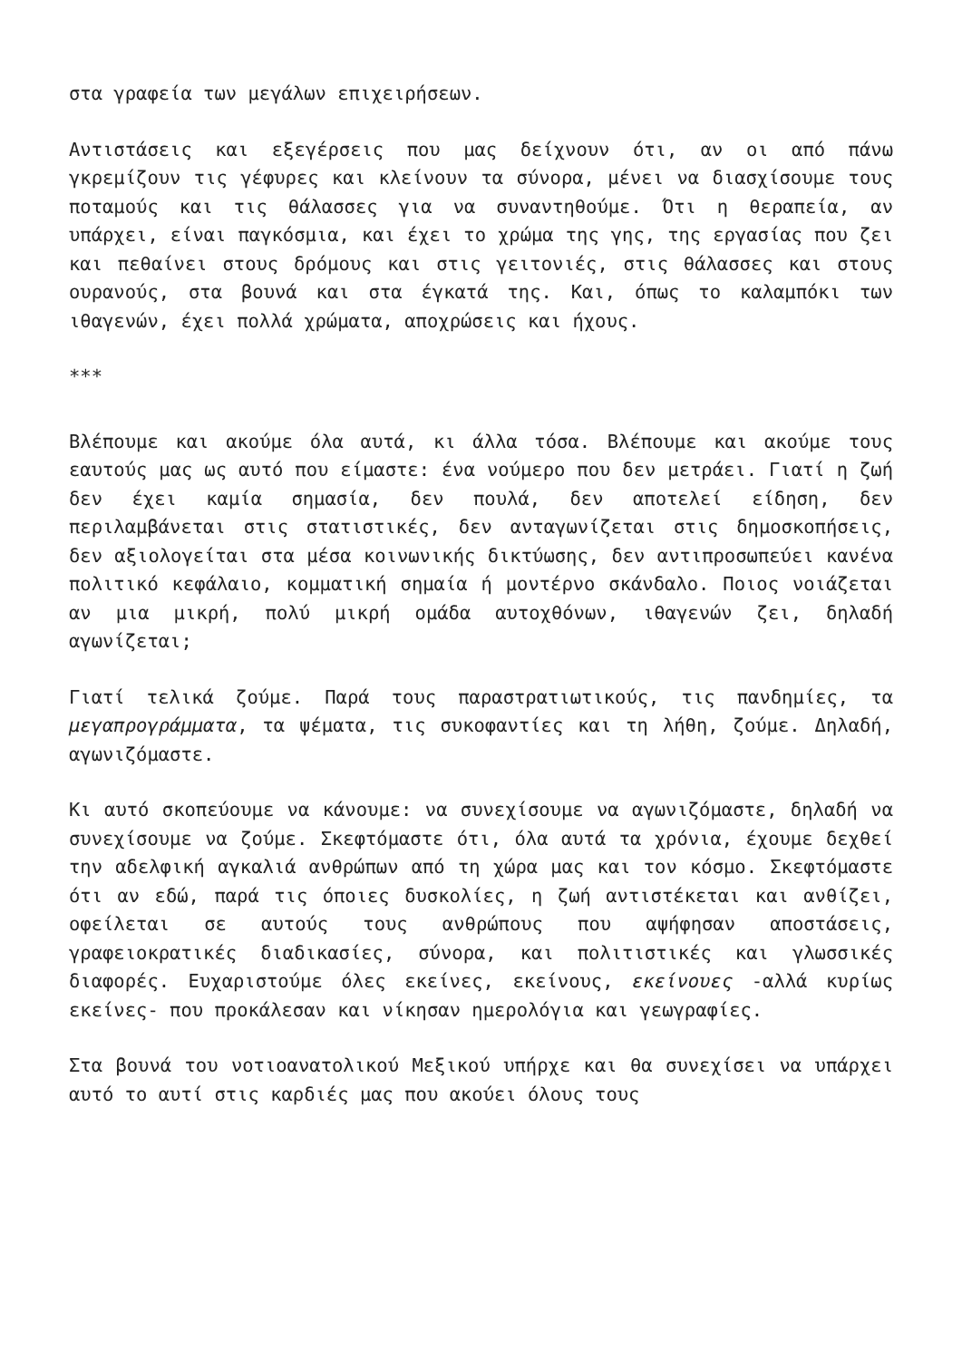στα γραφεία των μεγάλων επιχειρήσεων.
Αντιστάσεις και εξεγέρσεις που μας δείχνουν ότι, αν οι από πάνω γκρεμίζουν τις γέφυρες και κλείνουν τα σύνορα, μένει να διασχίσουμε τους ποταμούς και τις θάλασσες για να συναντηθούμε. Ότι η θεραπεία, αν υπάρχει, είναι παγκόσμια, και έχει το χρώμα της γης, της εργασίας που ζει και πεθαίνει στους δρόμους και στις γειτονιές, στις θάλασσες και στους ουρανούς, στα βουνά και στα έγκατά της. Και, όπως το καλαμπόκι των ιθαγενών, έχει πολλά χρώματα, αποχρώσεις και ήχους.
***
Βλέπουμε και ακούμε όλα αυτά, κι άλλα τόσα. Βλέπουμε και ακούμε τους εαυτούς μας ως αυτό που είμαστε: ένα νούμερο που δεν μετράει. Γιατί η ζωή δεν έχει καμία σημασία, δεν πουλά, δεν αποτελεί είδηση, δεν περιλαμβάνεται στις στατιστικές, δεν ανταγωνίζεται στις δημοσκοπήσεις, δεν αξιολογείται στα μέσα κοινωνικής δικτύωσης, δεν αντιπροσωπεύει κανένα πολιτικό κεφάλαιο, κομματική σημαία ή μοντέρνο σκάνδαλο. Ποιος νοιάζεται αν μια μικρή, πολύ μικρή ομάδα αυτοχθόνων, ιθαγενών ζει, δηλαδή αγωνίζεται;
Γιατί τελικά ζούμε. Παρά τους παραστρατιωτικούς, τις πανδημίες, τα μεγαπρογράμματα, τα ψέματα, τις συκοφαντίες και τη λήθη, ζούμε. Δηλαδή, αγωνιζόμαστε.
Κι αυτό σκοπεύουμε να κάνουμε: να συνεχίσουμε να αγωνιζόμαστε, δηλαδή να συνεχίσουμε να ζούμε. Σκεφτόμαστε ότι, όλα αυτά τα χρόνια, έχουμε δεχθεί την αδελφική αγκαλιά ανθρώπων από τη χώρα μας και τον κόσμο. Σκεφτόμαστε ότι αν εδώ, παρά τις όποιες δυσκολίες, η ζωή αντιστέκεται και ανθίζει, οφείλεται σε αυτούς τους ανθρώπους που αψήφησαν αποστάσεις, γραφειοκρατικές διαδικασίες, σύνορα, και πολιτιστικές και γλωσσικές διαφορές. Ευχαριστούμε όλες εκείνες, εκείνους, εκείνουες -αλλά κυρίως εκείνες- που προκάλεσαν και νίκησαν ημερολόγια και γεωγραφίες.
Στα βουνά του νοτιοανατολικού Μεξικού υπήρχε και θα συνεχίσει να υπάρχει αυτό το αυτί στις καρδιές μας που ακούει όλους τους